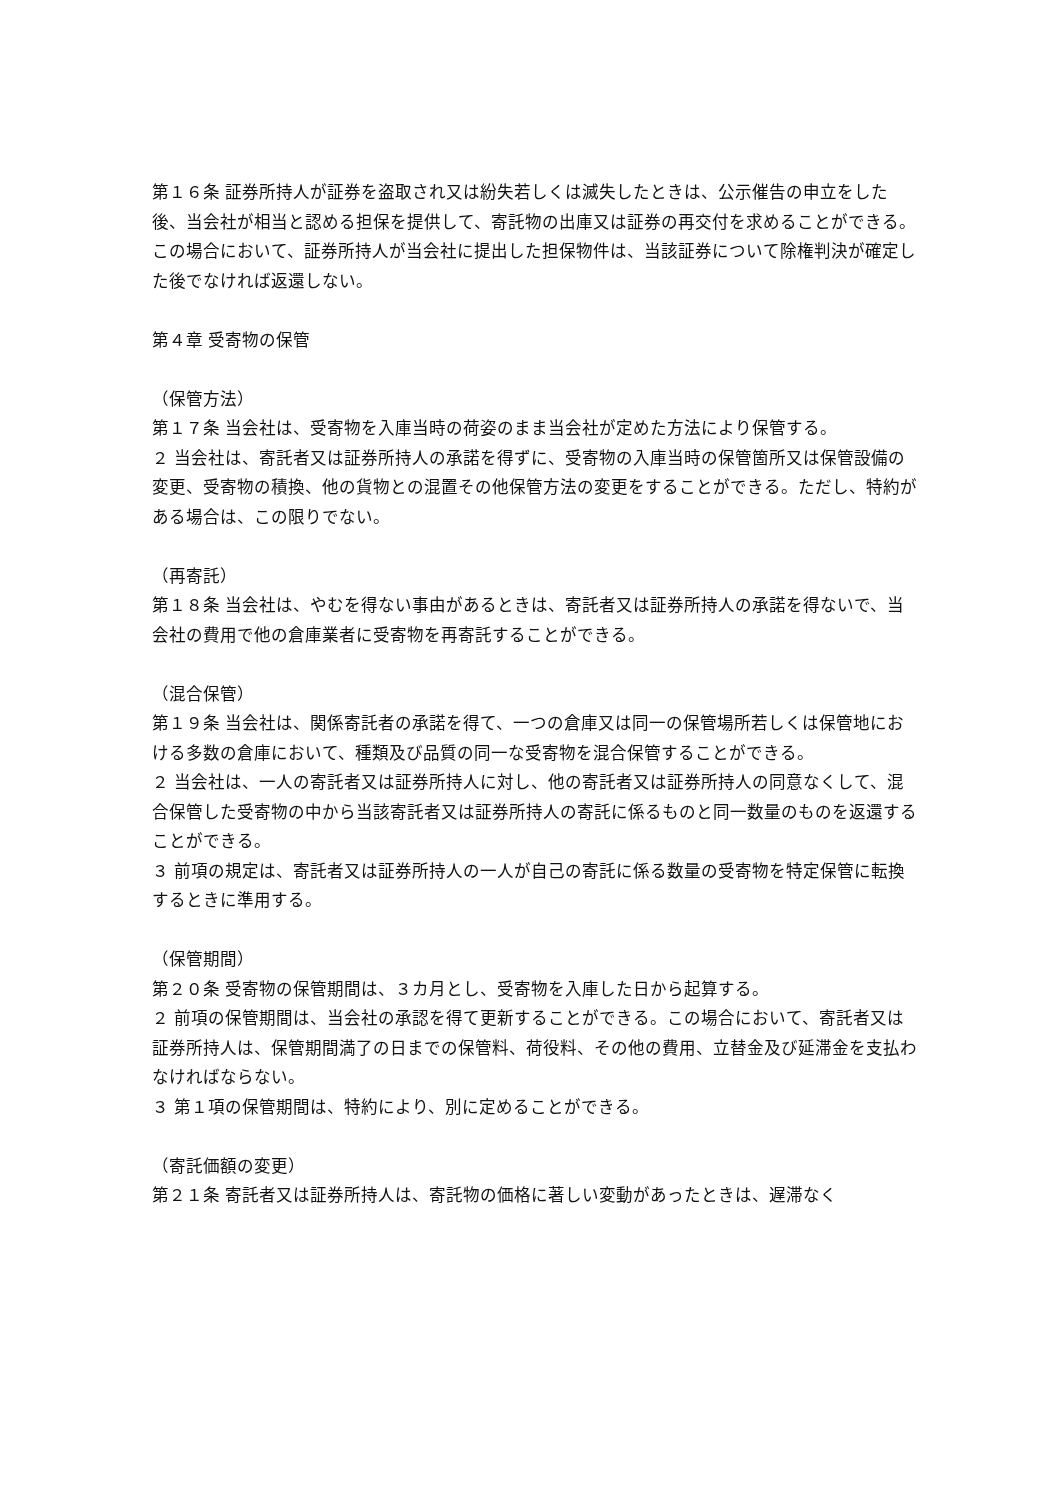第１６条 証券所持人が証券を盗取され又は紛失若しくは滅失したときは、公示催告の申立をした後、当会社が相当と認める担保を提供して、寄託物の出庫又は証券の再交付を求めることができる。この場合において、証券所持人が当会社に提出した担保物件は、当該証券について除権判決が確定した後でなければ返還しない。
第４章 受寄物の保管
（保管方法）
第１７条 当会社は、受寄物を入庫当時の荷姿のまま当会社が定めた方法により保管する。
２ 当会社は、寄託者又は証券所持人の承諾を得ずに、受寄物の入庫当時の保管箇所又は保管設備の変更、受寄物の積換、他の貨物との混置その他保管方法の変更をすることができる。ただし、特約がある場合は、この限りでない。
（再寄託）
第１８条 当会社は、やむを得ない事由があるときは、寄託者又は証券所持人の承諾を得ないで、当会社の費用で他の倉庫業者に受寄物を再寄託することができる。
（混合保管）
第１９条 当会社は、関係寄託者の承諾を得て、一つの倉庫又は同一の保管場所若しくは保管地における多数の倉庫において、種類及び品質の同一な受寄物を混合保管することができる。
２ 当会社は、一人の寄託者又は証券所持人に対し、他の寄託者又は証券所持人の同意なくして、混合保管した受寄物の中から当該寄託者又は証券所持人の寄託に係るものと同一数量のものを返還することができる。
３ 前項の規定は、寄託者又は証券所持人の一人が自己の寄託に係る数量の受寄物を特定保管に転換するときに準用する。
（保管期間）
第２０条 受寄物の保管期間は、３カ月とし、受寄物を入庫した日から起算する。
２ 前項の保管期間は、当会社の承認を得て更新することができる。この場合において、寄託者又は証券所持人は、保管期間満了の日までの保管料、荷役料、その他の費用、立替金及び延滞金を支払わなければならない。
３ 第１項の保管期間は、特約により、別に定めることができる。
（寄託価額の変更）
第２１条 寄託者又は証券所持人は、寄託物の価格に著しい変動があったときは、遅滞なく